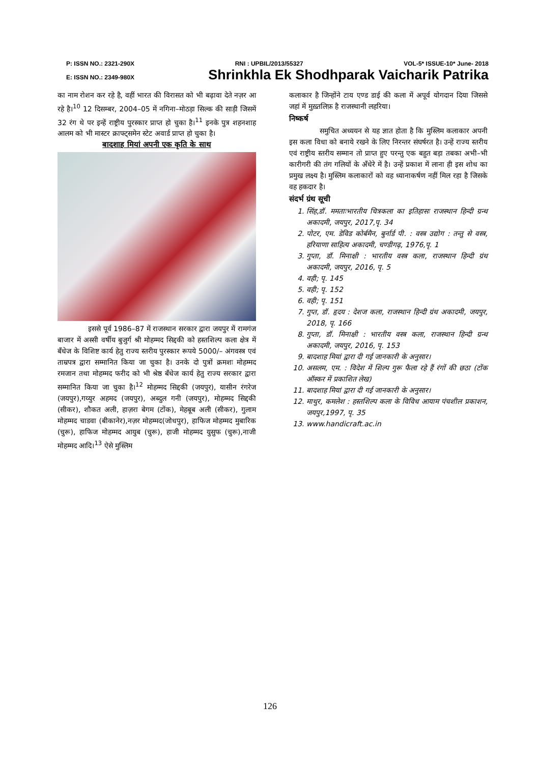P: ISSN NO.: 2321-290X RNI : UPBIL/2013/55327 VOL-5* ISSUE-10* June- 2018
E: ISSN NO.: 2349-980X Shrinkhla Ek Shodhparak Vaicharik Patrika
का नाम रोशन कर रहे है, वहीं भारत की विरासत को भी बढ़ावा देते नज़र आ रहे है।<sup>10</sup> 12 दिसम्बर, 2004–05 में नगिना–मोठड़ा सिल्क की साड़ी जिसमें 32 रंग थे पर इन्हें राष्ट्रीय पुरस्कार प्राप्त हो चुका है।<sup>11</sup> इनके पुत्र शहनशाह आलम को भी मास्टर क्राफ्ट्समेन स्टेट अवार्ड प्राप्त हो चुका है।
बादशाह मियां अपनी एक कृति के साथ
इससे पूर्व 1986–87 में राजस्थान सरकार द्वारा जयपुर में रामगंज बाजार में अस्सी वर्षीय बुजुर्ग श्री मोहम्मद सिद्दकी को हस्तशिल्प कला क्षेत्र में बँधेज के विशिष्ट कार्य हेतु राज्य स्तरीय पुरस्कार रूपये 5000/– अंगवस्त्र एवं ताम्रपत्र द्वारा सम्मानित किया जा चुका है। उनके दो पुत्रों क्रमशः मोहम्मद रमजान तथा मोहम्मद फरीद को भी श्रेष्ठ बँधेज कार्य हेतु राज्य सरकार द्वारा सम्मानित किया जा चुका है।<sup>12</sup> मोहम्मद सिद्दकी (जयपुर), यासीन रंगरेज (जयपुर),गय्युर अहमद (जयपुर), अब्दुल गनी (जयपुर), मोहम्मद सिद्दकी (सीकर), शौकत अली, हाज़रा बेगम (टोंक), मेहबूब अली (सीकर), गुलाम मोहम्मद चाडवा (बीकानेर),नज़र मोहम्मद(जोधपुर), हाफिज मोहम्मद मुबारिक (चुरू), हाफिज मोहम्मद आयुब (चुरू), हाजी मोहम्मद युसुफ (चुरू),नाजी मोहम्मद आदि।<sup>13</sup> ऐसे मुस्लिम
कलाकार है जिन्होंने टाय एण्ड डाई की कला में अपूर्व योगदान दिया जिससे जहां में मुख़्तलिफ़ है राजस्थानी लहरिया।
निष्कर्ष
समुचित अध्ययन से यह ज्ञात होता है कि मुस्लिम कलाकार अपनी इस कला विधा को बनाये रखने के लिए निरन्तर संघर्षरत है। उन्हें राज्य स्तरीय एवं राष्ट्रीय स्तरीय सम्मान तो प्राप्त हुए परन्तु एक बहुत बड़ा तबका अभी–भी कारीगरी की तंग गलियों के अँधेरे में है। उन्हें प्रकाश में लाना ही इस शोध का प्रमुख लक्ष्य है। मुस्लिम कलाकारों को वह ध्यानाकर्षण नहीं मिल रहा है जिसके वह हकदार है।
संदर्भ ग्रंथ सूची
1. सिंह,डॉ. ममताःभारतीय चित्रकला का इतिहासः राजस्थान हिन्दी ग्रन्थ अकादमी, जयपुर, 2017,पृ. 34
2. पोटर, एम. डेविड कोर्बमैन, बुर्नार्ड पी. : वस्त्र उद्योग : तन्तु से वस्त्र, हरियाणा साहित्य अकादमी, चण्डीगढ़, 1976,पृ. 1
3. गुप्ता, डॉ. मिनाक्षी : भारतीय वस्त्र कला, राजस्थान हिन्दी ग्रंथ अकादमी, जयपुर, 2016, पृ. 5
4. वही; पृ. 145
5. वही; पृ. 152
6. वही; पृ. 151
7. गुप्त, डॉ. हृदय : देशज कला, राजस्थान हिन्दी ग्रंथ अकादमी, जयपुर, 2018, पृ. 166
8. गुप्ता, डॉ. मिनाक्षी : भारतीय वस्त्र कला, राजस्थान हिन्दी ग्रन्थ अकादमी, जयपुर, 2016, पृ. 153
9. बादशाह मियां द्वारा दी गई जानकारी के अनुसार।
10. असलम, एम. : विदेश में शिल्प गुरू फैला रहे हैं रंगों की छठा (टोंक ऑस्कर में प्रकाशित लेख)
11. बादशाह मियां द्वारा दी गई जानकारी के अनुसार।
12. माथुर, कमलेश : हस्तशिल्प कला के विविध आयाम पंचशील प्रकाशन, जयपुर,1997, पृ. 35
13. www.handicraft.ac.in
126